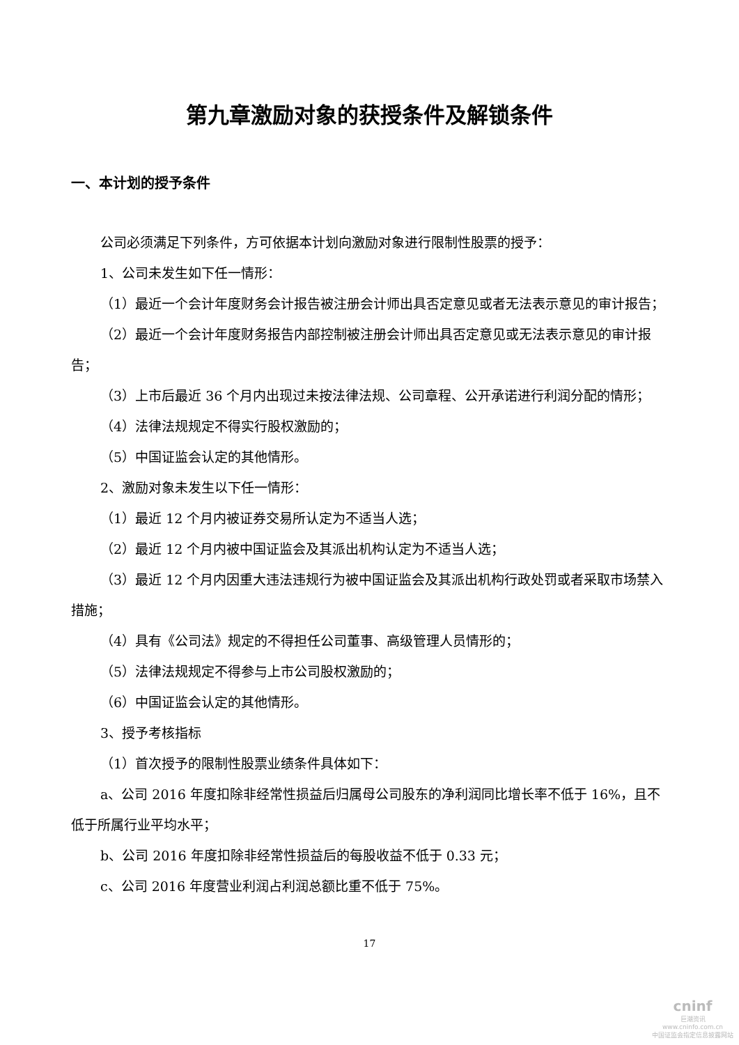第九章激励对象的获授条件及解锁条件
一、本计划的授予条件
公司必须满足下列条件，方可依据本计划向激励对象进行限制性股票的授予：
1、公司未发生如下任一情形：
（1）最近一个会计年度财务会计报告被注册会计师出具否定意见或者无法表示意见的审计报告；
（2）最近一个会计年度财务报告内部控制被注册会计师出具否定意见或无法表示意见的审计报告；
（3）上市后最近 36 个月内出现过未按法律法规、公司章程、公开承诺进行利润分配的情形；
（4）法律法规规定不得实行股权激励的；
（5）中国证监会认定的其他情形。
2、激励对象未发生以下任一情形：
（1）最近 12 个月内被证券交易所认定为不适当人选；
（2）最近 12 个月内被中国证监会及其派出机构认定为不适当人选；
（3）最近 12 个月内因重大违法违规行为被中国证监会及其派出机构行政处罚或者采取市场禁入措施；
（4）具有《公司法》规定的不得担任公司董事、高级管理人员情形的；
（5）法律法规规定不得参与上市公司股权激励的；
（6）中国证监会认定的其他情形。
3、授予考核指标
（1）首次授予的限制性股票业绩条件具体如下：
a、公司 2016 年度扣除非经常性损益后归属母公司股东的净利润同比增长率不低于 16%，且不低于所属行业平均水平；
b、公司 2016 年度扣除非经常性损益后的每股收益不低于 0.33 元；
c、公司 2016 年度营业利润占利润总额比重不低于 75%。
17
cninf
巨潮资讯
www.cninfo.com.cn
中国证监会指定信息披露网站